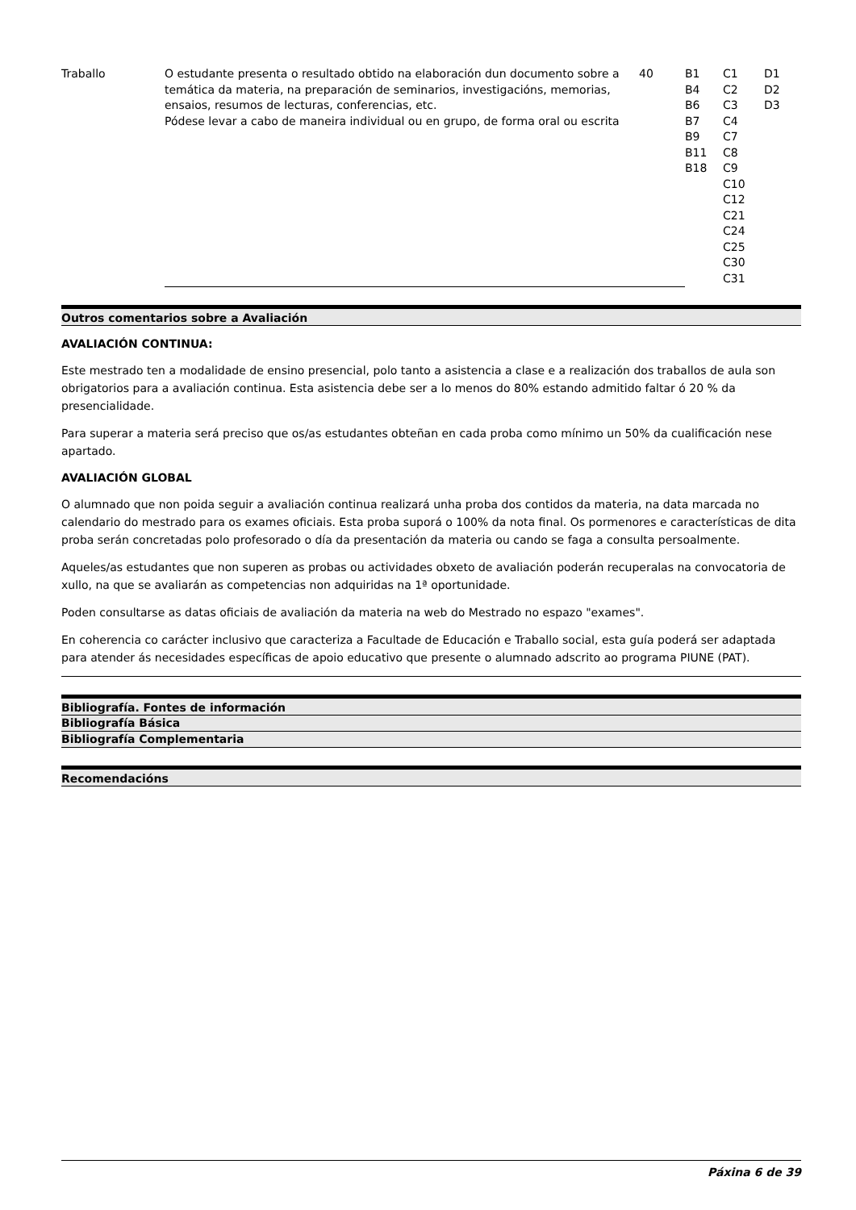| Traballo | O estudante presenta o resultado obtido na elaboración dun documento sobre a temática da materia, na preparación de seminarios, investigacións, memorias, ensaios, resumos de lecturas, conferencias, etc. Pódese levar a cabo de maneira individual ou en grupo, de forma oral ou escrita | 40 | B1 B4 B6 B7 B9 B11 B18 | C1 C2 C3 C4 C7 C8 C9 C10 C12 C21 C24 C25 C30 C31 | D1 D2 D3 |
Outros comentarios sobre a Avaliación
AVALIACIÓN CONTINUA:
Este mestrado ten a modalidade de ensino presencial, polo tanto a asistencia a clase e a realización dos traballos de aula son obrigatorios para a avaliación continua. Esta asistencia debe ser a lo menos do 80% estando admitido faltar ó 20 % da presencialidade.
Para superar a materia será preciso que os/as estudantes obteñan en cada proba como mínimo un 50% da cualificación nese apartado.
AVALIACIÓN GLOBAL
O alumnado que non poida seguir a avaliación continua realizará unha proba dos contidos da materia, na data marcada no calendario do mestrado para os exames oficiais. Esta proba suporá o 100% da nota final. Os pormenores e características de dita proba serán concretadas polo profesorado o día da presentación da materia ou cando se faga a consulta persoalmente.
Aqueles/as estudantes que non superen as probas ou actividades obxeto de avaliación poderán recuperalas na convocatoria de xullo, na que se avaliarán as competencias non adquiridas na 1ª oportunidade.
Poden consultarse as datas oficiais de avaliación da materia na web do Mestrado no espazo "exames".
En coherencia co carácter inclusivo que caracteriza a Facultade de Educación e Traballo social, esta guía poderá ser adaptada para atender ás necesidades específicas de apoio educativo que presente o alumnado adscrito ao programa PIUNE (PAT).
Bibliografía. Fontes de información
Bibliografía Básica
Bibliografía Complementaria
Recomendacións
Páxina 6 de 39